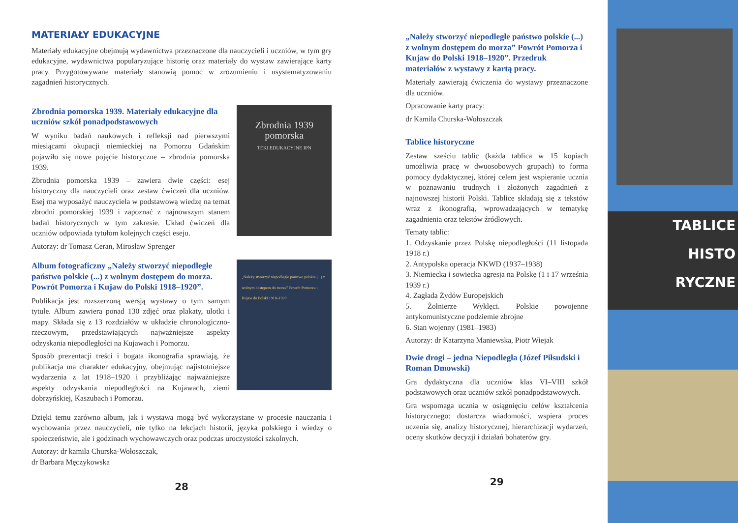MATERIAŁY EDUKACYJNE
Materiały edukacyjne obejmują wydawnictwa przeznaczone dla nauczycieli i uczniów, w tym gry edukacyjne, wydawnictwa popularyzujące historię oraz materiały do wystaw zawierające karty pracy. Przygotowywane materiały stanowią pomoc w zrozumieniu i usystematyzowaniu zagadnień historycznych.
Zbrodnia pomorska 1939. Materiały edukacyjne dla uczniów szkół ponadpodstawowych
W wyniku badań naukowych i refleksji nad pierwszymi miesiącami okupacji niemieckiej na Pomorzu Gdańskim pojawiło się nowe pojęcie historyczne – zbrodnia pomorska 1939.
Zbrodnia pomorska 1939 – zawiera dwie części: esej historyczny dla nauczycieli oraz zestaw ćwiczeń dla uczniów. Esej ma wyposażyć nauczyciela w podstawową wiedzę na temat zbrodni pomorskiej 1939 i zapoznać z najnowszym stanem badań historycznych w tym zakresie. Układ ćwiczeń dla uczniów odpowiada tytułom kolejnych części eseju.
Autorzy: dr Tomasz Ceran, Mirosław Sprenger
Zbrodnia 1939 pomorska
TEKI EDUKACYJNE IPN
Album fotograficzny „Należy stworzyć niepodległe państwo polskie (...) z wolnym dostępem do morza. Powrót Pomorza i Kujaw do Polski 1918–1920”.
Publikacja jest rozszerzoną wersją wystawy o tym samym tytule. Album zawiera ponad 130 zdjęć oraz plakaty, ulotki i mapy. Składa się z 13 rozdziałów w układzie chronologiczno-rzeczowym, przedstawiających najważniejsze aspekty odzyskania niepodległości na Kujawach i Pomorzu.
Sposób prezentacji treści i bogata ikonografia sprawiają, że publikacja ma charakter edukacyjny, obejmując najistotniejsze wydarzenia z lat 1918–1920 i przybliżając najważniejsze aspekty odzyskania niepodległości na Kujawach, ziemi dobrzyńskiej, Kaszubach i Pomorzu.
„Należy stworzyć niepodległe państwo polskie (...) z wolnym dostępem do morza” Powrót Pomorza i Kujaw do Polski 1918–1920
Dzięki temu zarówno album, jak i wystawa mogą być wykorzystane w procesie nauczania i wychowania przez nauczycieli, nie tylko na lekcjach historii, języka polskiego i wiedzy o społeczeństwie, ale i godzinach wychowawczych oraz podczas uroczystości szkolnych.
Autorzy: dr kamila Churska-Wołoszczak,
dr Barbara Męczykowska
28
„Należy stworzyć niepodległe państwo polskie (...) z wolnym dostępem do morza” Powrót Pomorza i Kujaw do Polski 1918–1920”. Przedruk materiałów z wystawy z kartą pracy.
Materiały zawierają ćwiczenia do wystawy przeznaczone dla uczniów.
Opracowanie karty pracy:
dr Kamila Churska-Wołoszczak
Tablice historyczne
Zestaw sześciu tablic (każda tablica w 15 kopiach umożliwia pracę w dwuosobowych grupach) to forma pomocy dydaktycznej, której celem jest wspieranie ucznia w poznawaniu trudnych i złożonych zagadnień z najnowszej historii Polski. Tablice składają się z tekstów wraz z ikonografią, wprowadzających w tematykę zagadnienia oraz tekstów źródłowych.
Tematy tablic:
1. Odzyskanie przez Polskę niepodległości (11 listopada 1918 r.)
2. Antypolska operacja NKWD (1937–1938)
3. Niemiecka i sowiecka agresja na Polskę (1 i 17 września 1939 r.)
4. Zagłada Żydów Europejskich
5. Żołnierze Wyklęci. Polskie powojenne antykomunistyczne podziemie zbrojne
6. Stan wojenny (1981–1983)
Autorzy: dr Katarzyna Maniewska, Piotr Wiejak
Dwie drogi – jedna Niepodległa (Józef Piłsudski i Roman Dmowski)
Gra dydaktyczna dla uczniów klas VI–VIII szkół podstawowych oraz uczniów szkół ponadpodstawowych.
Gra wspomaga ucznia w osiągnięciu celów kształcenia historycznego: dostarcza wiadomości, wspiera proces uczenia się, analizy historycznej, hierarchizacji wydarzeń, oceny skutków decyzji i działań bohaterów gry.
29
TABLICE
HISTO
RYCZNE